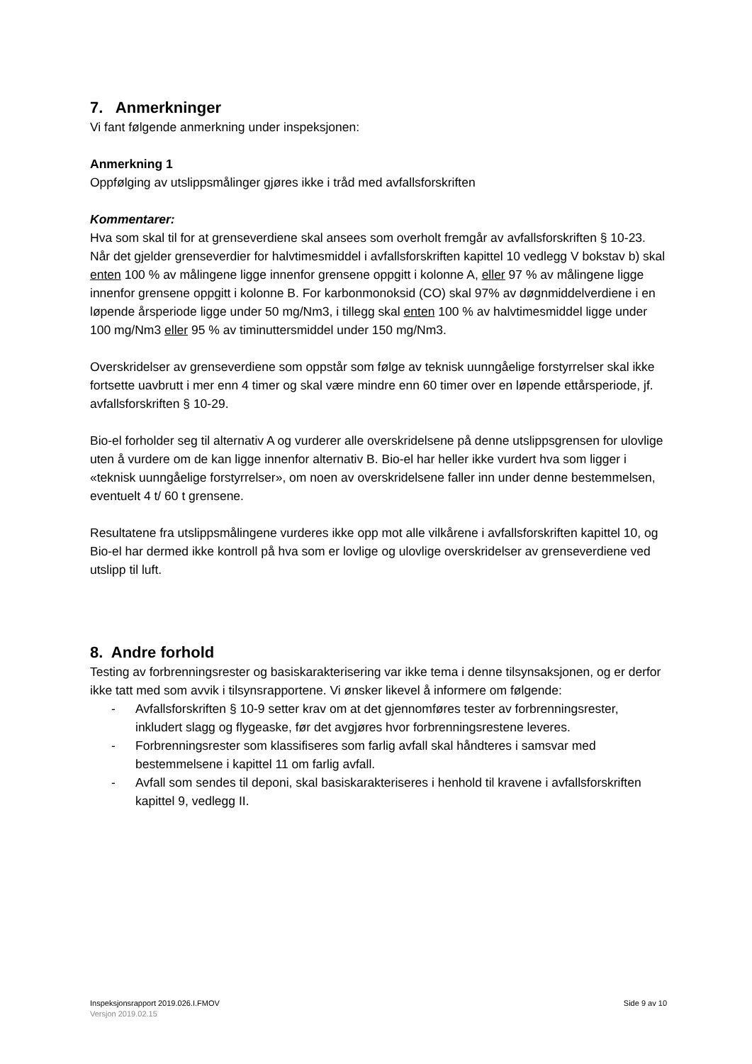7. Anmerkninger
Vi fant følgende anmerkning under inspeksjonen:
Anmerkning 1
Oppfølging av utslippsmålinger gjøres ikke i tråd med avfallsforskriften
Kommentarer:
Hva som skal til for at grenseverdiene skal ansees som overholt fremgår av avfallsforskriften § 10-23. Når det gjelder grenseverdier for halvtimesmiddel i avfallsforskriften kapittel 10 vedlegg V bokstav b) skal enten 100 % av målingene ligge innenfor grensene oppgitt i kolonne A, eller 97 % av målingene ligge innenfor grensene oppgitt i kolonne B. For karbonmonoksid (CO) skal 97% av døgnmiddelverdiene i en løpende årsperiode ligge under 50 mg/Nm3, i tillegg skal enten 100 % av halvtimesmiddel ligge under 100 mg/Nm3 eller 95 % av timinuttersmiddel under 150 mg/Nm3.
Overskridelser av grenseverdiene som oppstår som følge av teknisk uunngåelige forstyrrelser skal ikke fortsette uavbrutt i mer enn 4 timer og skal være mindre enn 60 timer over en løpende ettårsperiode, jf. avfallsforskriften § 10-29.
Bio-el forholder seg til alternativ A og vurderer alle overskridelsene på denne utslippsgrensen for ulovlige uten å vurdere om de kan ligge innenfor alternativ B. Bio-el har heller ikke vurdert hva som ligger i «teknisk uunngåelige forstyrrelser», om noen av overskridelsene faller inn under denne bestemmelsen, eventuelt 4 t/ 60 t grensene.
Resultatene fra utslippsmålingene vurderes ikke opp mot alle vilkårene i avfallsforskriften kapittel 10, og Bio-el har dermed ikke kontroll på hva som er lovlige og ulovlige overskridelser av grenseverdiene ved utslipp til luft.
8. Andre forhold
Testing av forbrenningsrester og basiskarakterisering var ikke tema i denne tilsynsaksjonen, og er derfor ikke tatt med som avvik i tilsynsrapportene. Vi ønsker likevel å informere om følgende:
- Avfallsforskriften § 10-9 setter krav om at det gjennomføres tester av forbrenningsrester, inkludert slagg og flygeaske, før det avgjøres hvor forbrenningsrestene leveres.
- Forbrenningsrester som klassifiseres som farlig avfall skal håndteres i samsvar med bestemmelsene i kapittel 11 om farlig avfall.
- Avfall som sendes til deponi, skal basiskarakteriseres i henhold til kravene i avfallsforskriften kapittel 9, vedlegg II.
Inspeksjonsrapport 2019.026.I.FMOV
Versjon 2019.02.15
Side 9 av 10